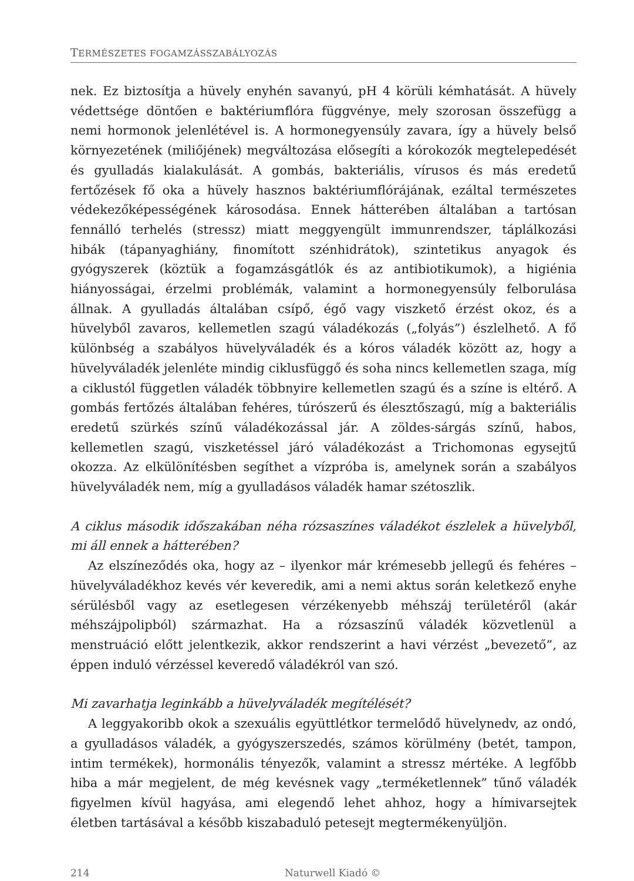TERMÉSZETES FOGAMZÁSSZABÁLYOZÁS
nek. Ez biztosítja a hüvely enyhén savanyú, pH 4 körüli kémhatását. A hüvely védettsége döntően e baktériumflóra függvénye, mely szorosan összefügg a nemi hormonok jelenlétével is. A hormonegyensúly zavara, így a hüvely belső környezetének (miliőjének) megváltozása elősegíti a kórokozók megtelepedését és gyulladás kialakulását. A gombás, bakteriális, vírusos és más eredetű fertőzések fő oka a hüvely hasznos baktériumflórájának, ezáltal természetes védekezőképességének károsodása. Ennek hátterében általában a tartósan fennálló terhelés (stressz) miatt meggyengült immunrendszer, táplálkozási hibák (tápanyaghiány, finomított szénhidrátok), szintetikus anyagok és gyógyszerek (köztük a fogamzásgátlók és az antibiotikumok), a higiénia hiányosságai, érzelmi problémák, valamint a hormonegyensúly felborulása állnak. A gyulladás általában csípő, égő vagy viszkető érzést okoz, és a hüvelyből zavaros, kellemetlen szagú váladékozás („folyás”) észlelhető. A fő különbség a szabályos hüvelyváladék és a kóros váladék között az, hogy a hüvelyváladék jelenléte mindig ciklusfüggő és soha nincs kellemetlen szaga, míg a ciklustól független váladék többnyire kellemetlen szagú és a színe is eltérő. A gombás fertőzés általában fehéres, túrószerű és élesztőszagú, míg a bakteriális eredetű szürkés színű váladékozással jár. A zöldes-sárgás színű, habos, kellemetlen szagú, viszketéssel járó váladékozást a Trichomonas egysejtű okozza. Az elkülönítésben segíthet a vízpróba is, amelynek során a szabályos hüvelyváladék nem, míg a gyulladásos váladék hamar szétoszlik.
A ciklus második időszakában néha rózsaszínes váladékot észlelek a hüvelyből, mi áll ennek a hátterében?
Az elszíneződés oka, hogy az – ilyenkor már krémesebb jellegű és fehéres – hüvelyváladékhoz kevés vér keveredik, ami a nemi aktus során keletkező enyhe sérülésből vagy az esetlegesen vérzékenyebb méhszáj területéről (akár méhszájpolipból) származhat. Ha a rózsaszínű váladék közvetlenül a menstruáció előtt jelentkezik, akkor rendszerint a havi vérzést „bevezető”, az éppen induló vérzéssel keveredő váladékról van szó.
Mi zavarhatja leginkább a hüvelyváladék megítélését?
A leggyakoribb okok a szexuális együttlétkor termelődő hüvelynedv, az ondó, a gyulladásos váladék, a gyógyszerszedés, számos körülmény (betét, tampon, intim termékek), hormonális tényezők, valamint a stressz mértéke. A legfőbb hiba a már megjelent, de még kevésnek vagy „terméketlennek” tűnő váladék figyelmen kívül hagyása, ami elegendő lehet ahhoz, hogy a hímivarsejtek életben tartásával a később kiszabaduló petesejt megtermékenyüljön.
214 Naturwell Kiadó ©